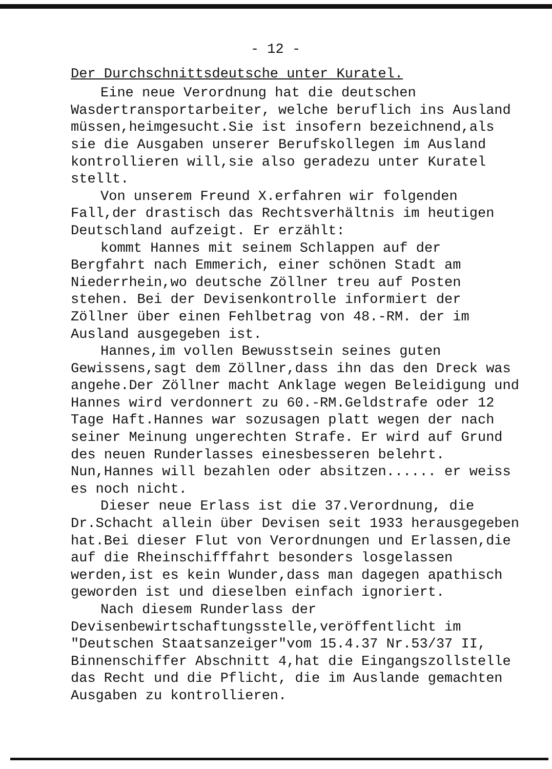- 12 -
Der Durchschnittsdeutsche unter Kuratel.
Eine neue Verordnung hat die deutschen Wasdertransportarbeiter, welche beruflich ins Ausland müssen,heimgesucht.Sie ist insofern bezeichnend,als sie die Ausgaben unserer Berufskollegen im Ausland kontrollieren will,sie also geradezu unter Kuratel stellt.
Von unserem Freund X.erfahren wir folgenden Fall,der drastisch das Rechtsverhältnis im heutigen Deutschland aufzeigt. Er erzählt:
kommt Hannes mit seinem Schlappen auf der Bergfahrt nach Emmerich, einer schönen Stadt am Niederrhein,wo deutsche Zöllner treu auf Posten stehen. Bei der Devisenkontrolle informiert der Zöllner über einen Fehlbetrag von 48.-RM. der im Ausland ausgegeben ist.
Hannes,im vollen Bewusstsein seines guten Gewissens,sagt dem Zöllner,dass ihn das den Dreck was angehe.Der Zöllner macht Anklage wegen Beleidigung und Hannes wird verdonnert zu 60.-RM.Geldstrafe oder 12 Tage Haft.Hannes war sozusagen platt wegen der nach seiner Meinung ungerechten Strafe. Er wird auf Grund des neuen Runderlasses einesbesseren belehrt. Nun,Hannes will bezahlen oder absitzen...... er weiss es noch nicht.
Dieser neue Erlass ist die 37.Verordnung, die Dr.Schacht allein über Devisen seit 1933 herausgegeben hat.Bei dieser Flut von Verordnungen und Erlassen,die auf die Rheinschifffahrt besonders losgelassen werden,ist es kein Wunder,dass man dagegen apathisch geworden ist und dieselben einfach ignoriert.
Nach diesem Runderlass der Devisenbewirtschaftungsstelle,veröffentlicht im "Deutschen Staatsanzeiger"vom 15.4.37 Nr.53/37 II, Binnenschiffer Abschnitt 4,hat die Eingangszollstelle das Recht und die Pflicht, die im Auslande gemachten Ausgaben zu kontrollieren.